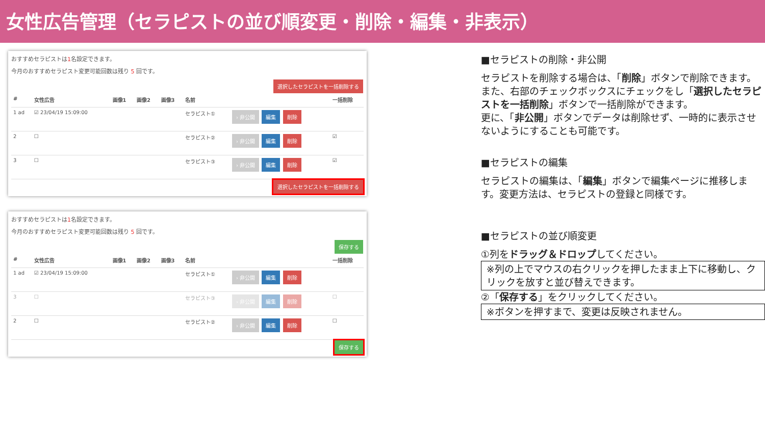女性広告管理（セラピストの並び順変更・削除・編集・非表示）
おすすめセラピストは1名設定できます。
今月のおすすめセラピスト変更可能回数は残り 5 回です。
選択したセラピストを一括削除する
| # | 女性広告 | 画像1 | 画像2 | 画像3 | 名前 | | 一括削除 |
| --- | --- | --- | --- | --- | --- | --- | --- |
| 1 ad | ☑ 23/04/19 15:09:00 | | | | セラピスト① | › 非公開 編集 削除 | |
| 2 | ☐ | | | | セラピスト② | › 非公開 編集 削除 | ☑ |
| 3 | ☐ | | | | セラピスト③ | › 非公開 編集 削除 | ☑ |
選択したセラピストを一括削除する
おすすめセラピストは1名設定できます。
今月のおすすめセラピスト変更可能回数は残り 5 回です。
保存する
| # | 女性広告 | 画像1 | 画像2 | 画像3 | 名前 | | 一括削除 |
| --- | --- | --- | --- | --- | --- | --- | --- |
| 1 ad | ☑ 23/04/19 15:09:00 | | | | セラピスト① | › 非公開 編集 削除 | |
| 3 | ☐ | | | | セラピスト③ | › 非公開 編集 削除 | ☐ |
| 2 | ☐ | | | | セラピスト② | › 非公開 編集 削除 | ☐ |
保存する
■セラピストの削除・非公開
セラピストを削除する場合は、「削除」ボタンで削除できます。また、右部のチェックボックスにチェックをし「選択したセラピストを一括削除」ボタンで一括削除ができます。
更に、「非公開」ボタンでデータは削除せず、一時的に表示させないようにすることも可能です。
■セラピストの編集
セラピストの編集は、「編集」ボタンで編集ページに推移します。変更方法は、セラピストの登録と同様です。
■セラピストの並び順変更
①列をドラッグ＆ドロップしてください。
※列の上でマウスの右クリックを押したまま上下に移動し、クリックを放すと並び替えできます。
②「保存する」をクリックしてください。
※ボタンを押すまで、変更は反映されません。